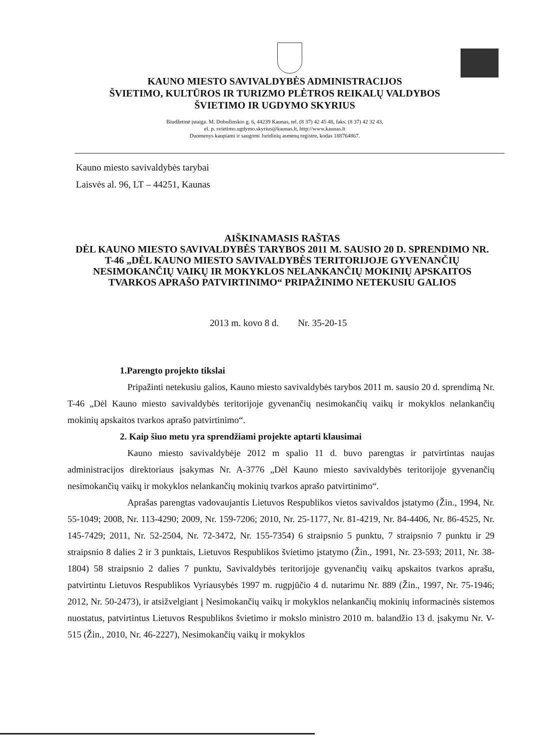KAUNO MIESTO SAVIVALDYBĖS ADMINISTRACIJOS
ŠVIETIMO, KULTŪROS IR TURIZMO PLĖTROS REIKALŲ VALDYBOS
ŠVIETIMO IR UGDYMO SKYRIUS
Biudžetinė įstaiga. M. Dobužinskio g. 6, 44239 Kaunas, tel. (8 37) 42 45 48, faks. (8 37) 42 32 43,
el. p. svietimo.ugdymo.skyrius@kaunas.lt, http://www.kaunas.lt
Duomenys kaupiami ir saugomi Juridinių asmenų registre, kodas 188764867.
Kauno miesto savivaldybės tarybai
Laisvės al. 96, LT – 44251, Kaunas
AIŠKINAMASIS RAŠTAS
DĖL KAUNO MIESTO SAVIVALDYBĖS TARYBOS 2011 M. SAUSIO 20 D. SPRENDIMO NR. T-46 „DĖL KAUNO MIESTO SAVIVALDYBĖS TERITORIJOJE GYVENANČIŲ NESIMOKANČIŲ VAIKŲ IR MOKYKLOS NELANKANČIŲ MOKINIŲ APSKAITOS TVARKOS APRAŠO PATVIRTINIMO“ PRIPAŽINIMO NETEKUSIU GALIOS
2013 m. kovo 8 d. Nr. 35-20-15
1.Parengto projekto tikslai
Pripažinti netekusiu galios, Kauno miesto savivaldybės tarybos 2011 m. sausio 20 d. sprendimą Nr. T-46 „Dėl Kauno miesto savivaldybės teritorijoje gyvenančių nesimokančių vaikų ir mokyklos nelankančių mokinių apskaitos tvarkos aprašo patvirtinimo“.
2. Kaip šiuo metu yra sprendžiami projekte aptarti klausimai
Kauno miesto savivaldybėje 2012 m spalio 11 d. buvo parengtas ir patvirtintas naujas administracijos direktoriaus įsakymas Nr. A-3776 „Dėl Kauno miesto savivaldybės teritorijoje gyvenančių nesimokančių vaikų ir mokyklos nelankančių mokinių tvarkos aprašo patvirtinimo“.
Aprašas parengtas vadovaujantis Lietuvos Respublikos vietos savivaldos įstatymo (Žin., 1994, Nr. 55-1049; 2008, Nr. 113-4290; 2009, Nr. 159-7206; 2010, Nr. 25-1177, Nr. 81-4219, Nr. 84-4406, Nr. 86-4525, Nr. 145-7429; 2011, Nr. 52-2504, Nr. 72-3472, Nr. 155-7354) 6 straipsnio 5 punktu, 7 straipsnio 7 punktu ir 29 straipsnio 8 dalies 2 ir 3 punktais, Lietuvos Respublikos švietimo įstatymo (Žin., 1991, Nr. 23-593; 2011, Nr. 38-1804) 58 straipsnio 2 dalies 7 punktu, Savivaldybės teritorijoje gyvenančių vaikų apskaitos tvarkos aprašu, patvirtintu Lietuvos Respublikos Vyriausybės 1997 m. rugpjūčio 4 d. nutarimu Nr. 889 (Žin., 1997, Nr. 75-1946; 2012, Nr. 50-2473), ir atsižvelgiant į Nesimokančių vaikų ir mokyklos nelankančių mokinių informacinės sistemos nuostatus, patvirtintus Lietuvos Respublikos švietimo ir mokslo ministro 2010 m. balandžio 13 d. įsakymu Nr. V-515 (Žin., 2010, Nr. 46-2227), Nesimokančių vaikų ir mokyklos